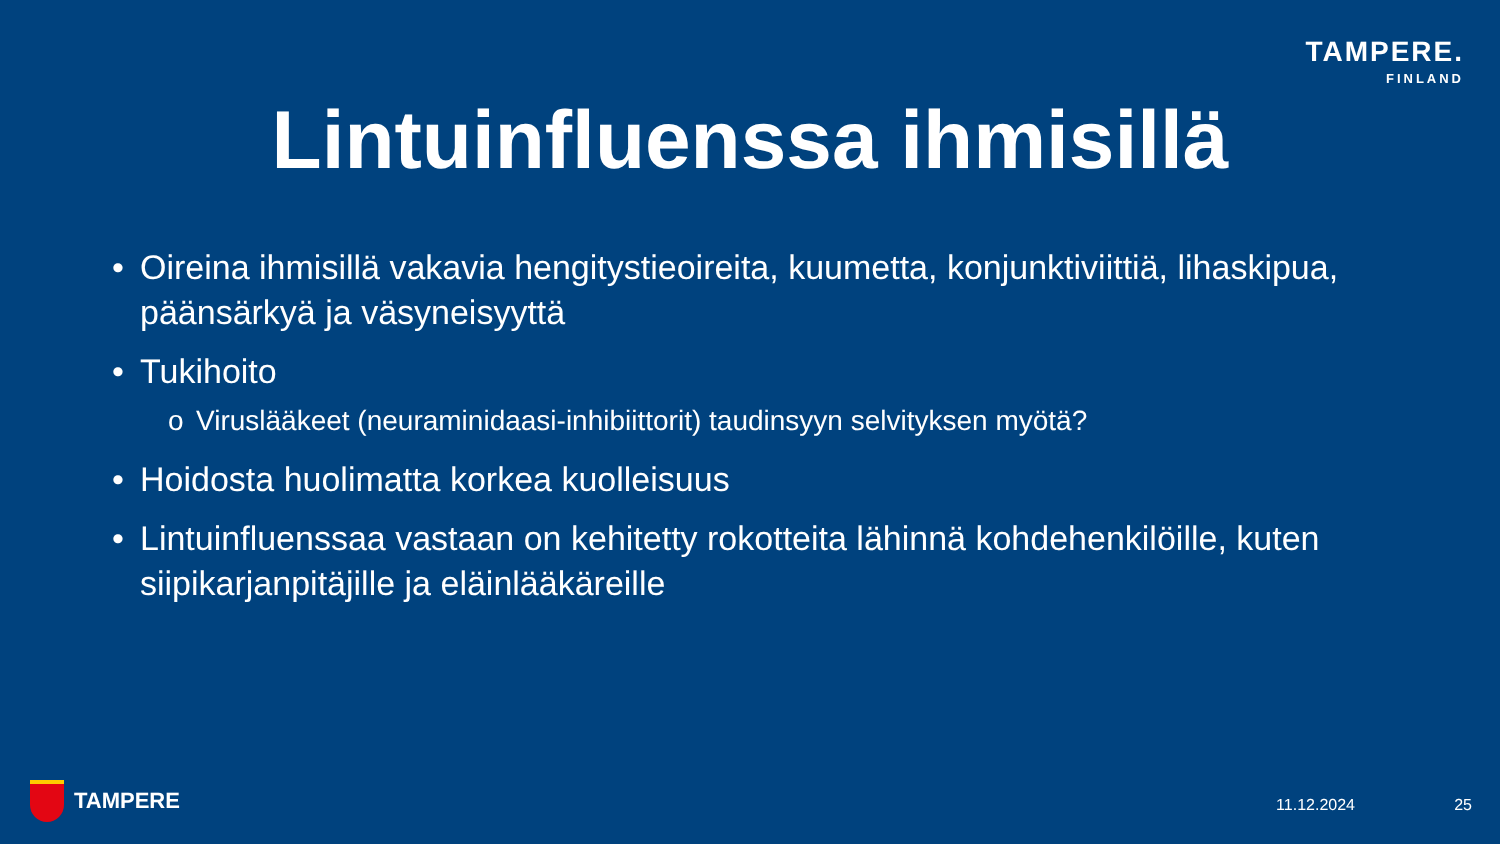TAMPERE.
FINLAND
Lintuinfluenssa ihmisillä
• Oireina ihmisillä vakavia hengitystieoireita, kuumetta, konjunktiviittiä, lihaskipua, päänsärkyä ja väsyneisyyttä
• Tukihoito
o Viruslääkeet (neuraminidaasi-inhibiittorit) taudinsyyn selvityksen myötä?
• Hoidosta huolimatta korkea kuolleisuus
• Lintuinfluenssaa vastaan on kehitetty rokotteita lähinnä kohdehenkilöille, kuten siipikarjanpitäjille ja eläinlääkäreille
TAMPERE 11.12.2024 25